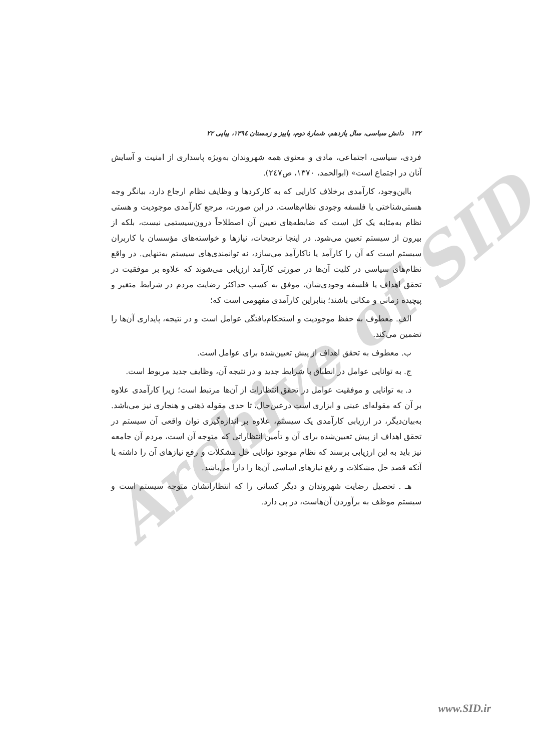Archive of SID
۱۳۲ دانش سیاسی، سال یازدهم، شمارهٔ دوم، پاییز و زمستان ۱۳۹٤، پیاپی ۲۲
فردی، سیاسی، اجتماعی، مادی و معنوی همه شهروندان به‌ویژه پاسداری از امنیت و آسایش آنان در اجتماع است» (ابوالحمد، ۱۳۷۰، ص۲٤۷).
بااین‌وجود، کارآمدی برخلاف کارایی که به کارکردها و وظایف نظام ارجاع دارد، بیانگر وجه هستی‌شناختی یا فلسفه وجودی نظام‌هاست. در این صورت، مرجع کارآمدی موجودیت و هستی نظام به‌مثابه یک کل است که ضابطه‌های تعیین آن اصطلاحاً درون‌سیستمی نیست، بلکه از بیرون از سیستم تعیین می‌شود. در اینجا ترجیحات، نیازها و خواسته‌های مؤسسان یا کاربران سیستم است که آن را کارآمد یا ناکارآمد می‌سازد، نه توانمندی‌های سیستم به‌تنهایی. در واقع نظام‌های سیاسی در کلیت آن‌ها در صورتی کارآمد ارزیابی می‌شوند که علاوه بر موفقیت در تحقق اهداف یا فلسفه وجودی‌شان، موفق به کسب حداکثر رضایت مردم در شرایط متغیر و پیچیده زمانی و مکانی باشند؛ بنابراین کارآمدی مفهومی است که؛
الف. معطوف به حفظ موجودیت و استحکام‌یافتگی عوامل است و در نتیجه، پایداری آن‌ها را تضمین می‌کند.
ب. معطوف به تحقق اهداف از پیش تعیین‌شده برای عوامل است.
ج. به توانایی عوامل در انطباق با شرایط جدید و در نتیجه آن، وظایف جدید مربوط است.
د. به توانایی و موفقیت عوامل در تحقق انتظارات از آن‌ها مرتبط است؛ زیرا کارآمدی علاوه بر آن که مقوله‌ای عینی و ابزاری است درعین‌حال، تا حدی مقوله ذهنی و هنجاری نیز می‌باشد. به‌بیان‌دیگر، در ارزیابی کارآمدی یک سیستم، علاوه بر اندازه‌گیری توان واقعی آن سیستم در تحقق اهداف از پیش تعیین‌شده برای آن و تأمین انتظاراتی که متوجه آن است، مردم آن جامعه نیز باید به این ارزیابی برسند که نظام موجود توانایی حل مشکلات و رفع نیازهای آن را داشته یا آنکه قصد حل مشکلات و رفع نیازهای اساسی آن‌ها را دارا می‌باشد.
هـ . تحصیل رضایت شهروندان و دیگر کسانی را که انتظاراتشان متوجه سیستم است و سیستم موظف به برآوردن آن‌هاست، در پی دارد.
www.SID.ir